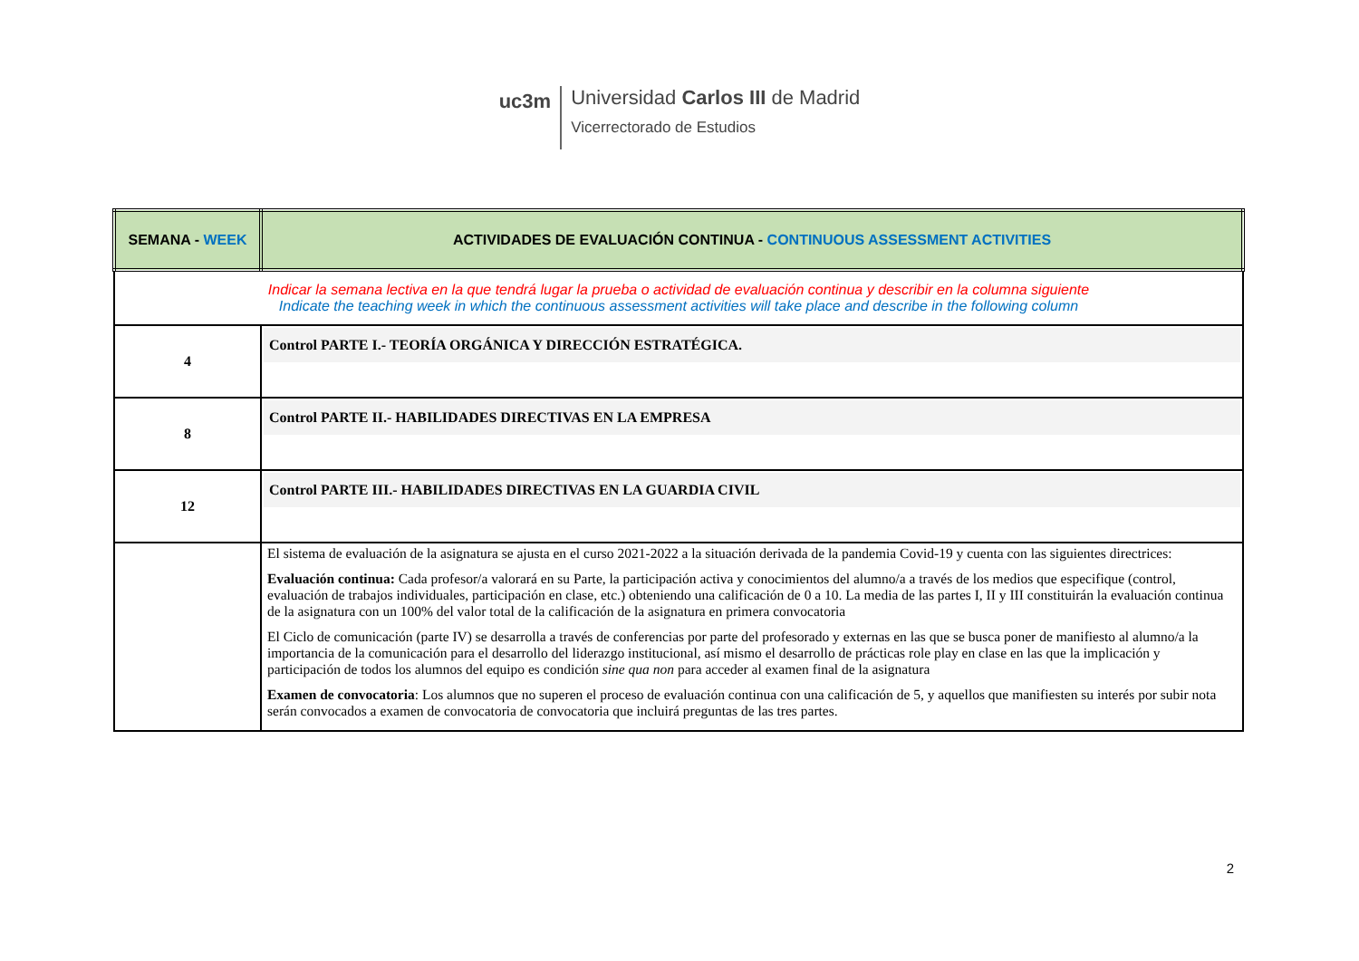uc3m
Universidad Carlos III de Madrid
Vicerrectorado de Estudios
| SEMANA - WEEK | ACTIVIDADES DE EVALUACIÓN CONTINUA - CONTINUOUS ASSESSMENT ACTIVITIES |
| --- | --- |
| Indicar la semana lectiva en la que tendrá lugar la prueba o actividad de evaluación continua y describir en la columna siguiente Indicate the teaching week in which the continuous assessment activities will take place and describe in the following column | |
| 4 | Control PARTE I.- TEORÍA ORGÁNICA Y DIRECCIÓN ESTRATÉGICA. |
| 8 | Control PARTE II.- HABILIDADES DIRECTIVAS EN LA EMPRESA |
| 12 | Control PARTE III.- HABILIDADES DIRECTIVAS EN LA GUARDIA CIVIL |
| | El sistema de evaluación de la asignatura se ajusta en el curso 2021-2022 a la situación derivada de la pandemia Covid-19 y cuenta con las siguientes directrices: Evaluación continua: Cada profesor/a valorará en su Parte, la participación activa y conocimientos del alumno/a a través de los medios que especifique (control, evaluación de trabajos individuales, participación en clase, etc.) obteniendo una calificación de 0 a 10. La media de las partes I, II y III constituirán la evaluación continua de la asignatura con un 100% del valor total de la calificación de la asignatura en primera convocatoria El Ciclo de comunicación (parte IV) se desarrolla a través de conferencias por parte del profesorado y externas en las que se busca poner de manifiesto al alumno/a la importancia de la comunicación para el desarrollo del liderazgo institucional, así mismo el desarrollo de prácticas role play en clase en las que la implicación y participación de todos los alumnos del equipo es condición sine qua non para acceder al examen final de la asignatura Examen de convocatoria : Los alumnos que no superen el proceso de evaluación continua con una calificación de 5, y aquellos que manifiesten su interés por subir nota serán convocados a examen de convocatoria de convocatoria que incluirá preguntas de las tres partes. |
2